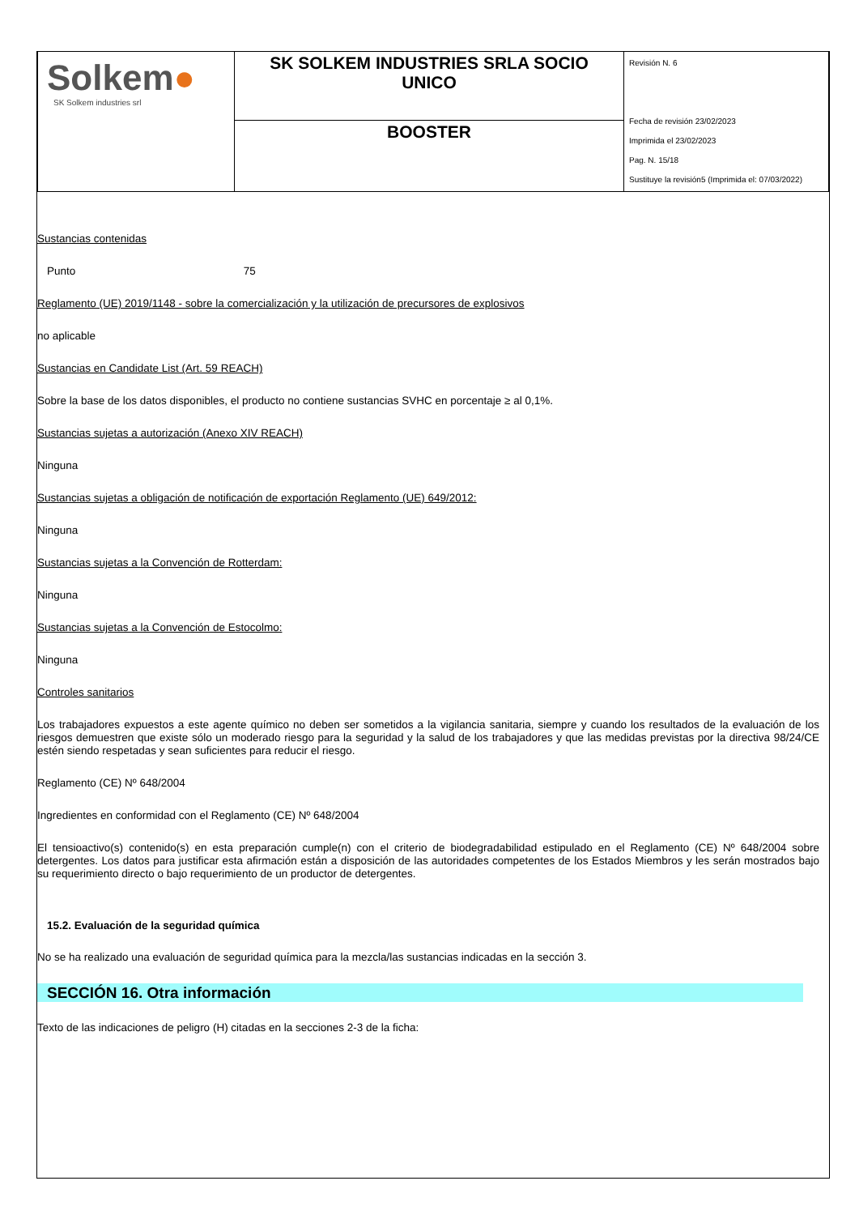| Solkem ● SK Solkem industries srl | SK SOLKEM INDUSTRIES SRLA SOCIO UNICO | Revisión N. 6 Fecha de revisión 23/02/2023 Imprimida el 23/02/2023 Pag. N. 15/18 Sustituye la revisión5 (Imprimida el: 07/03/2022) |
| | BOOSTER | |
Sustancias contenidas
Punto 75
Reglamento (UE) 2019/1148 - sobre la comercialización y la utilización de precursores de explosivos
no aplicable
Sustancias en Candidate List (Art. 59 REACH)
Sobre la base de los datos disponibles, el producto no contiene sustancias SVHC en porcentaje ≥ al 0,1%.
Sustancias sujetas a autorización (Anexo XIV REACH)
Ninguna
Sustancias sujetas a obligación de notificación de exportación Reglamento (UE) 649/2012:
Ninguna
Sustancias sujetas a la Convención de Rotterdam:
Ninguna
Sustancias sujetas a la Convención de Estocolmo:
Ninguna
Controles sanitarios
Los trabajadores expuestos a este agente químico no deben ser sometidos a la vigilancia sanitaria, siempre y cuando los resultados de la evaluación de los riesgos demuestren que existe sólo un moderado riesgo para la seguridad y la salud de los trabajadores y que las medidas previstas por la directiva 98/24/CE estén siendo respetadas y sean suficientes para reducir el riesgo.
Reglamento (CE) Nº 648/2004
Ingredientes en conformidad con el Reglamento (CE) Nº 648/2004
El tensioactivo(s) contenido(s) en esta preparación cumple(n) con el criterio de biodegradabilidad estipulado en el Reglamento (CE) Nº 648/2004 sobre detergentes. Los datos para justificar esta afirmación están a disposición de las autoridades competentes de los Estados Miembros y les serán mostrados bajo su requerimiento directo o bajo requerimiento de un productor de detergentes.
15.2. Evaluación de la seguridad química
No se ha realizado una evaluación de seguridad química para la mezcla/las sustancias indicadas en la sección 3.
SECCIÓN 16. Otra información
Texto de las indicaciones de peligro (H) citadas en la secciones 2-3 de la ficha: